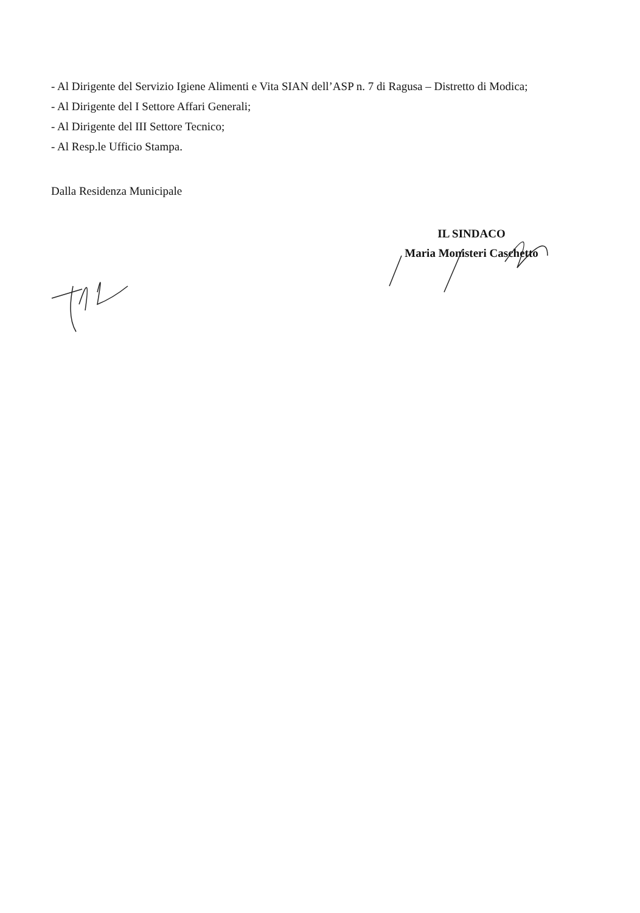- Al Dirigente del Servizio Igiene Alimenti e Vita SIAN dell’ASP n. 7 di Ragusa – Distretto di Modica;
- Al Dirigente del I Settore Affari Generali;
- Al Dirigente del III Settore Tecnico;
- Al Resp.le Ufficio Stampa.
Dalla Residenza Municipale
IL SINDACO
Maria Monisteri Caschetto